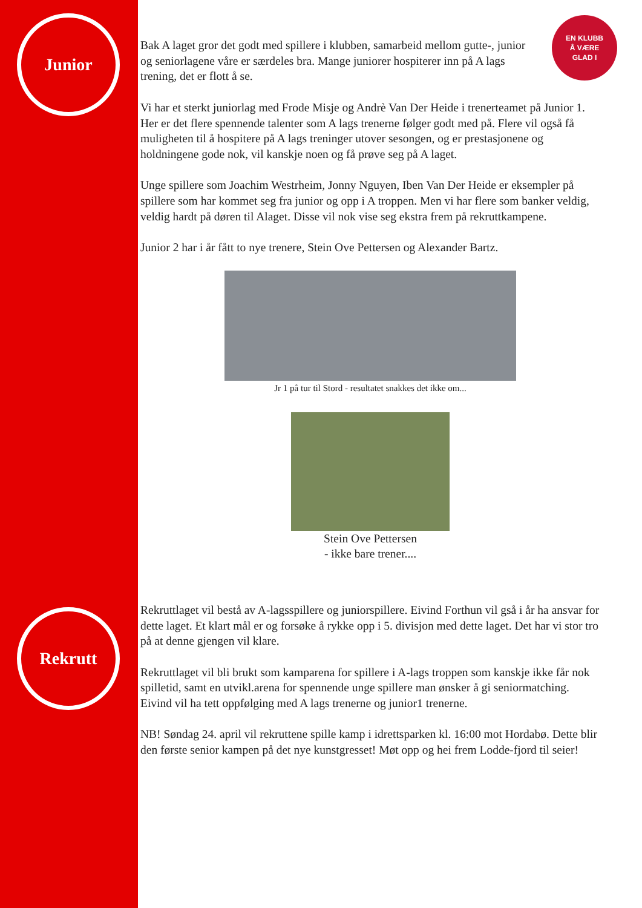Junior
Rekrutt
EN KLUBB
Å VÆRE
GLAD I
Bak A laget gror det godt med spillere i klubben, samarbeid mellom gutte-, junior og seniorlagene våre er særdeles bra. Mange juniorer hospiterer inn på A lags trening, det er flott å se.
Vi har et sterkt juniorlag med Frode Misje og Andrè Van Der Heide i trenerteamet på Junior 1. Her er det flere spennende talenter som A lags trenerne følger godt med på. Flere vil også få muligheten til å hospitere på A lags treninger utover sesongen, og er prestasjonene og holdningene gode nok, vil kanskje noen og få prøve seg på A laget.
Unge spillere som Joachim Westrheim, Jonny Nguyen, Iben Van Der Heide er eksempler på spillere som har kommet seg fra junior og opp i A troppen. Men vi har flere som banker veldig, veldig hardt på døren til Alaget. Disse vil nok vise seg ekstra frem på rekruttkampene.
Junior 2 har i år fått to nye trenere, Stein Ove Pettersen og Alexander Bartz.
Jr 1 på tur til Stord - resultatet snakkes det ikke om...
Stein Ove Pettersen
- ikke bare trener....
Rekruttlaget vil bestå av A-lagsspillere og juniorspillere. Eivind Forthun vil gså i år ha ansvar for dette laget. Et klart mål er og forsøke å rykke opp i 5. divisjon med dette laget. Det har vi stor tro på at denne gjengen vil klare.
Rekruttlaget vil bli brukt som kamparena for spillere i A-lags troppen som kanskje ikke får nok spilletid, samt en utvikl.arena for spennende unge spillere man ønsker å gi seniormatching. Eivind vil ha tett oppfølging med A lags trenerne og junior1 trenerne.
NB! Søndag 24. april vil rekruttene spille kamp i idrettsparken kl. 16:00 mot Hordabø. Dette blir den første senior kampen på det nye kunstgresset! Møt opp og hei frem Lodde-fjord til seier!